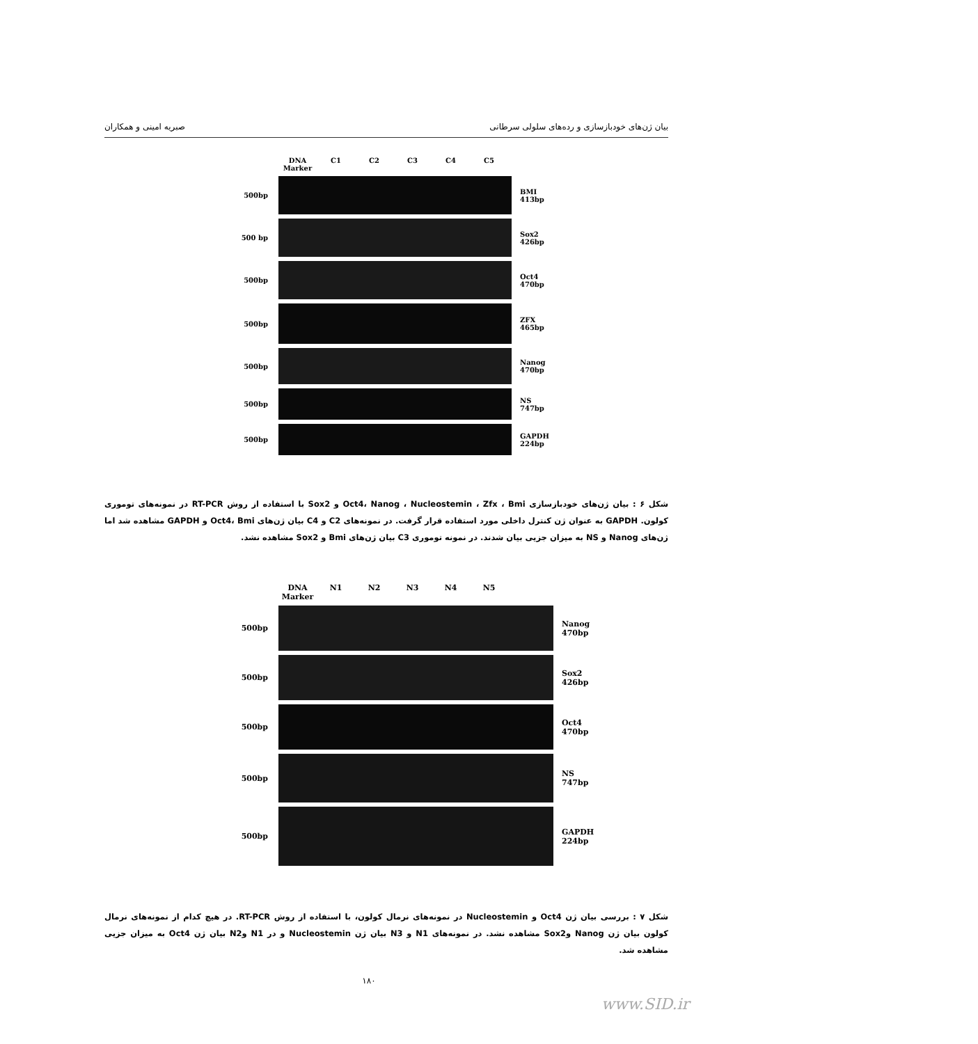بیان ژن‌های خودبازسازی و رده‌های سلولی سرطانی صبریه امینی و همکاران
DNA Marker C1 C2 C3 C4 C5
500bp
BMI
413bp
500 bp
Sox2
426bp
500bp
Oct4
470bp
500bp
ZFX
465bp
500bp
Nanog
470bp
500bp
NS
747bp
500bp
GAPDH
224bp
شکل ۶ : بیان ژن‌های خودبازسازی Oct4، Nanog ، Nucleostemin ، Zfx ، Bmi و Sox2 با استفاده از روش RT-PCR در نمونه‌های توموری کولون. GAPDH به عنوان ژن کنترل داخلی مورد استفاده قرار گرفت. در نمونه‌های C2 و C4 بیان ژن‌های Oct4، Bmi و GAPDH مشاهده شد اما ژن‌های Nanog و NS به میزان جزیی بیان شدند. در نمونه توموری C3 بیان ژن‌های Bmi و Sox2 مشاهده نشد.
DNA Marker N1 N2 N3 N4 N5
500bp
Nanog
470bp
500bp
Sox2
426bp
500bp
Oct4
470bp
500bp
NS
747bp
500bp
GAPDH
224bp
شکل ۷ : بررسی بیان ژن Oct4 و Nucleostemin در نمونه‌های نرمال کولون، با استفاده از روش RT-PCR. در هیچ کدام از نمونه‌های نرمال کولون بیان ژن Nanog وSox2 مشاهده نشد. در نمونه‌های N1 و N3 بیان ژن Nucleostemin و در N1 وN2 بیان ژن Oct4 به میزان جزیی مشاهده شد.
۱۸۰
www.SID.ir